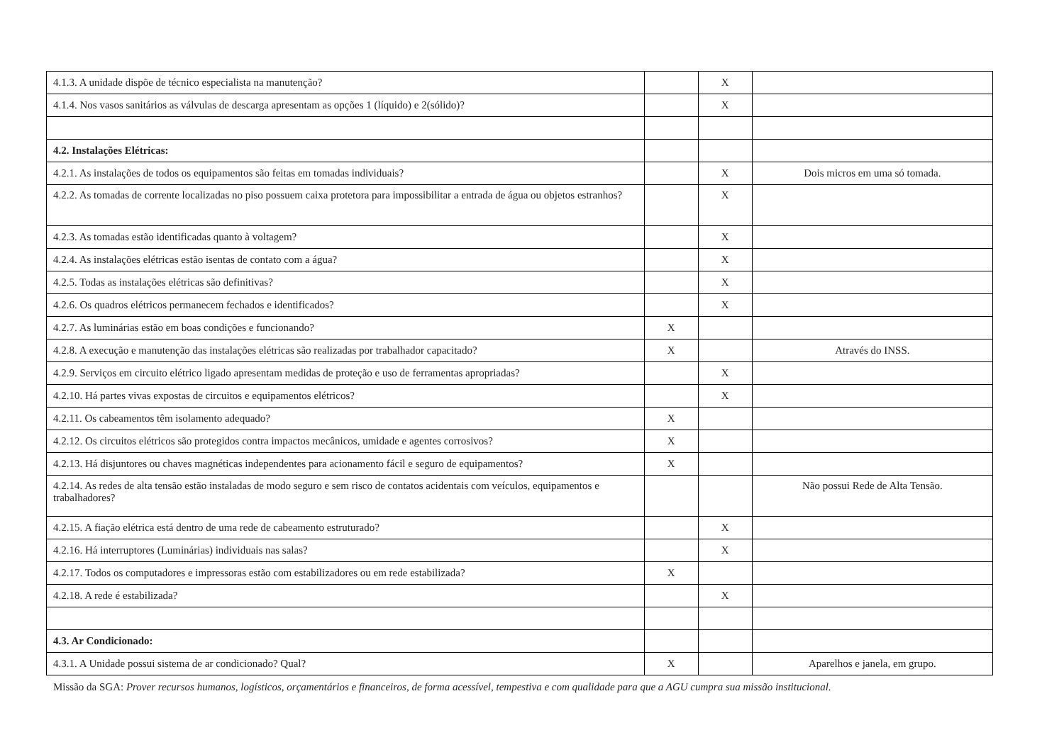| 4.1.3. A unidade dispõe de técnico especialista na manutenção? | | X | |
| 4.1.4. Nos vasos sanitários as válvulas de descarga apresentam as opções 1 (líquido) e 2(sólido)? | | X | |
| 4.2. Instalações Elétricas: | | | |
| 4.2.1. As instalações de todos os equipamentos são feitas em tomadas individuais? | | X | Dois micros em uma só tomada. |
| 4.2.2. As tomadas de corrente localizadas no piso possuem caixa protetora para impossibilitar a entrada de água ou objetos estranhos? | | X | |
| 4.2.3. As tomadas estão identificadas quanto à voltagem? | | X | |
| 4.2.4. As instalações elétricas estão isentas de contato com a água? | | X | |
| 4.2.5. Todas as instalações elétricas são definitivas? | | X | |
| 4.2.6. Os quadros elétricos permanecem fechados e identificados? | | X | |
| 4.2.7. As luminárias estão em boas condições e funcionando? | X | | |
| 4.2.8. A execução e manutenção das instalações elétricas são realizadas por trabalhador capacitado? | X | | Através do INSS. |
| 4.2.9. Serviços em circuito elétrico ligado apresentam medidas de proteção e uso de ferramentas apropriadas? | | X | |
| 4.2.10. Há partes vivas expostas de circuitos e equipamentos elétricos? | | X | |
| 4.2.11. Os cabeamentos têm isolamento adequado? | X | | |
| 4.2.12. Os circuitos elétricos são protegidos contra impactos mecânicos, umidade e agentes corrosivos? | X | | |
| 4.2.13. Há disjuntores ou chaves magnéticas independentes para acionamento fácil e seguro de equipamentos? | X | | |
| 4.2.14. As redes de alta tensão estão instaladas de modo seguro e sem risco de contatos acidentais com veículos, equipamentos e trabalhadores? | | | Não possui Rede de Alta Tensão. |
| 4.2.15. A fiação elétrica está dentro de uma rede de cabeamento estruturado? | | X | |
| 4.2.16. Há interruptores (Luminárias) individuais nas salas? | | X | |
| 4.2.17. Todos os computadores e impressoras estão com estabilizadores ou em rede estabilizada? | X | | |
| 4.2.18. A rede é estabilizada? | | X | |
| 4.3. Ar Condicionado: | | | |
| 4.3.1. A Unidade possui sistema de ar condicionado? Qual? | X | | Aparelhos e janela, em grupo. |
Missão da SGA: Prover recursos humanos, logísticos, orçamentários e financeiros, de forma acessível, tempestiva e com qualidade para que a AGU cumpra sua missão institucional.